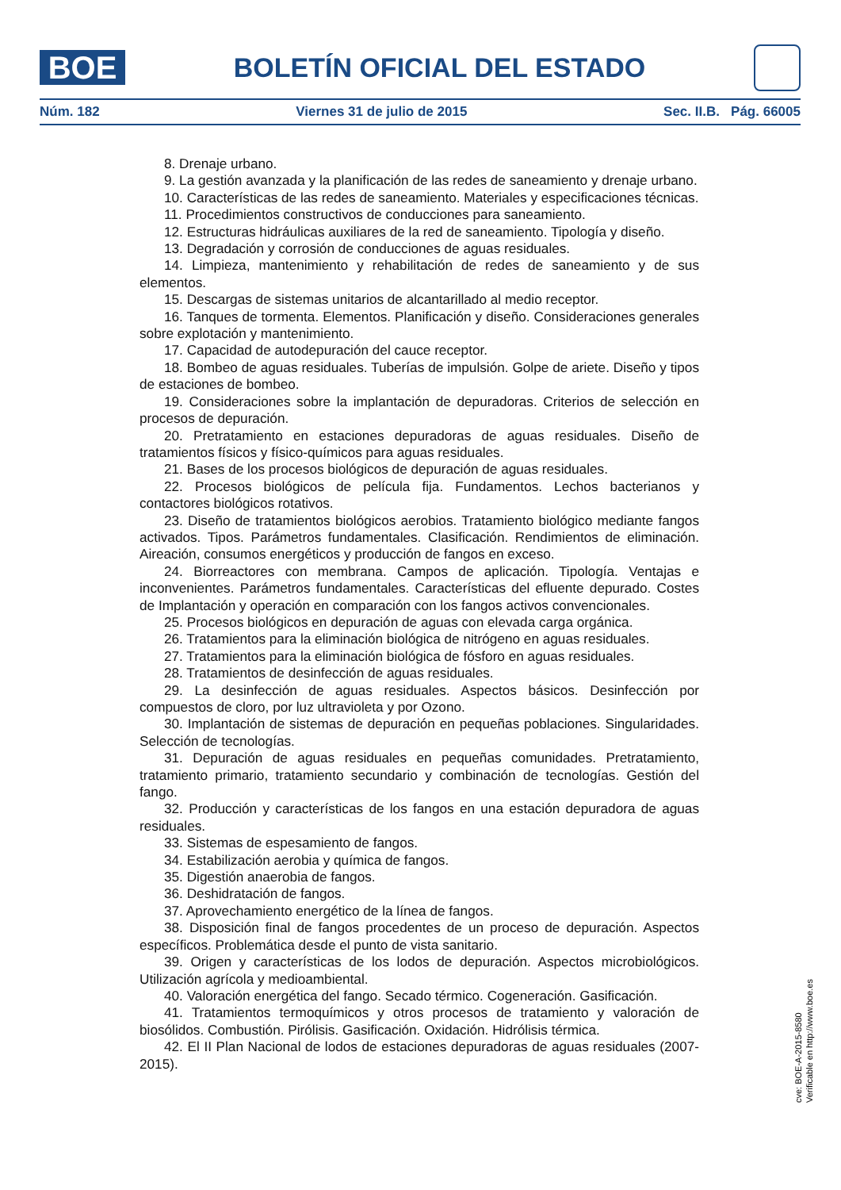BOE
BOLETÍN OFICIAL DEL ESTADO
Núm. 182 Viernes 31 de julio de 2015 Sec. II.B. Pág. 66005
8. Drenaje urbano.
9. La gestión avanzada y la planificación de las redes de saneamiento y drenaje urbano.
10. Características de las redes de saneamiento. Materiales y especificaciones técnicas.
11. Procedimientos constructivos de conducciones para saneamiento.
12. Estructuras hidráulicas auxiliares de la red de saneamiento. Tipología y diseño.
13. Degradación y corrosión de conducciones de aguas residuales.
14. Limpieza, mantenimiento y rehabilitación de redes de saneamiento y de sus elementos.
15. Descargas de sistemas unitarios de alcantarillado al medio receptor.
16. Tanques de tormenta. Elementos. Planificación y diseño. Consideraciones generales sobre explotación y mantenimiento.
17. Capacidad de autodepuración del cauce receptor.
18. Bombeo de aguas residuales. Tuberías de impulsión. Golpe de ariete. Diseño y tipos de estaciones de bombeo.
19. Consideraciones sobre la implantación de depuradoras. Criterios de selección en procesos de depuración.
20. Pretratamiento en estaciones depuradoras de aguas residuales. Diseño de tratamientos físicos y físico-químicos para aguas residuales.
21. Bases de los procesos biológicos de depuración de aguas residuales.
22. Procesos biológicos de película fija. Fundamentos. Lechos bacterianos y contactores biológicos rotativos.
23. Diseño de tratamientos biológicos aerobios. Tratamiento biológico mediante fangos activados. Tipos. Parámetros fundamentales. Clasificación. Rendimientos de eliminación. Aireación, consumos energéticos y producción de fangos en exceso.
24. Biorreactores con membrana. Campos de aplicación. Tipología. Ventajas e inconvenientes. Parámetros fundamentales. Características del efluente depurado. Costes de Implantación y operación en comparación con los fangos activos convencionales.
25. Procesos biológicos en depuración de aguas con elevada carga orgánica.
26. Tratamientos para la eliminación biológica de nitrógeno en aguas residuales.
27. Tratamientos para la eliminación biológica de fósforo en aguas residuales.
28. Tratamientos de desinfección de aguas residuales.
29. La desinfección de aguas residuales. Aspectos básicos. Desinfección por compuestos de cloro, por luz ultravioleta y por Ozono.
30. Implantación de sistemas de depuración en pequeñas poblaciones. Singularidades. Selección de tecnologías.
31. Depuración de aguas residuales en pequeñas comunidades. Pretratamiento, tratamiento primario, tratamiento secundario y combinación de tecnologías. Gestión del fango.
32. Producción y características de los fangos en una estación depuradora de aguas residuales.
33. Sistemas de espesamiento de fangos.
34. Estabilización aerobia y química de fangos.
35. Digestión anaerobia de fangos.
36. Deshidratación de fangos.
37. Aprovechamiento energético de la línea de fangos.
38. Disposición final de fangos procedentes de un proceso de depuración. Aspectos específicos. Problemática desde el punto de vista sanitario.
39. Origen y características de los lodos de depuración. Aspectos microbiológicos. Utilización agrícola y medioambiental.
40. Valoración energética del fango. Secado térmico. Cogeneración. Gasificación.
41. Tratamientos termoquímicos y otros procesos de tratamiento y valoración de biosólidos. Combustión. Pirólisis. Gasificación. Oxidación. Hidrólisis térmica.
42. El II Plan Nacional de lodos de estaciones depuradoras de aguas residuales (2007-2015).
cve: BOE-A-2015-8580
Verificable en http://www.boe.es